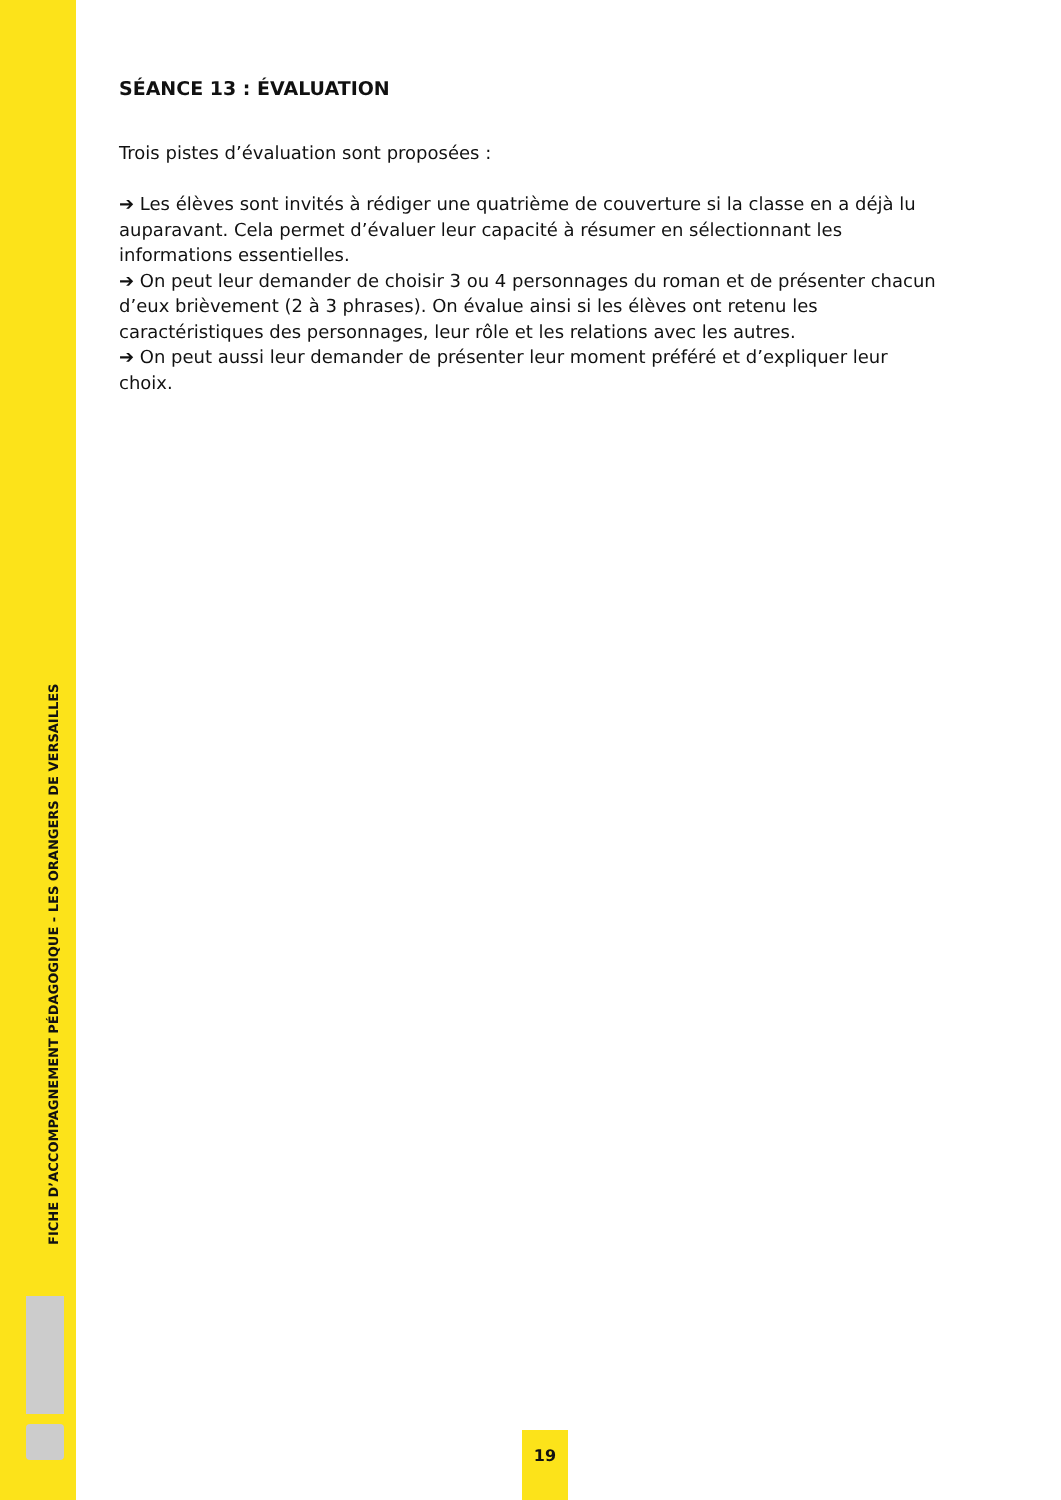FICHE D’ACCOMPAGNEMENT PÉDAGOGIQUE - LES ORANGERS DE VERSAILLES
SÉANCE 13 : ÉVALUATION
Trois pistes d’évaluation sont proposées :
➔ Les élèves sont invités à rédiger une quatrième de couverture si la classe en a déjà lu auparavant. Cela permet d’évaluer leur capacité à résumer en sélectionnant les informations essentielles.
➔ On peut leur demander de choisir 3 ou 4 personnages du roman et de présenter chacun d’eux brièvement (2 à 3 phrases). On évalue ainsi si les élèves ont retenu les caractéristiques des personnages, leur rôle et les relations avec les autres.
➔ On peut aussi leur demander de présenter leur moment préféré et d’expliquer leur choix.
19